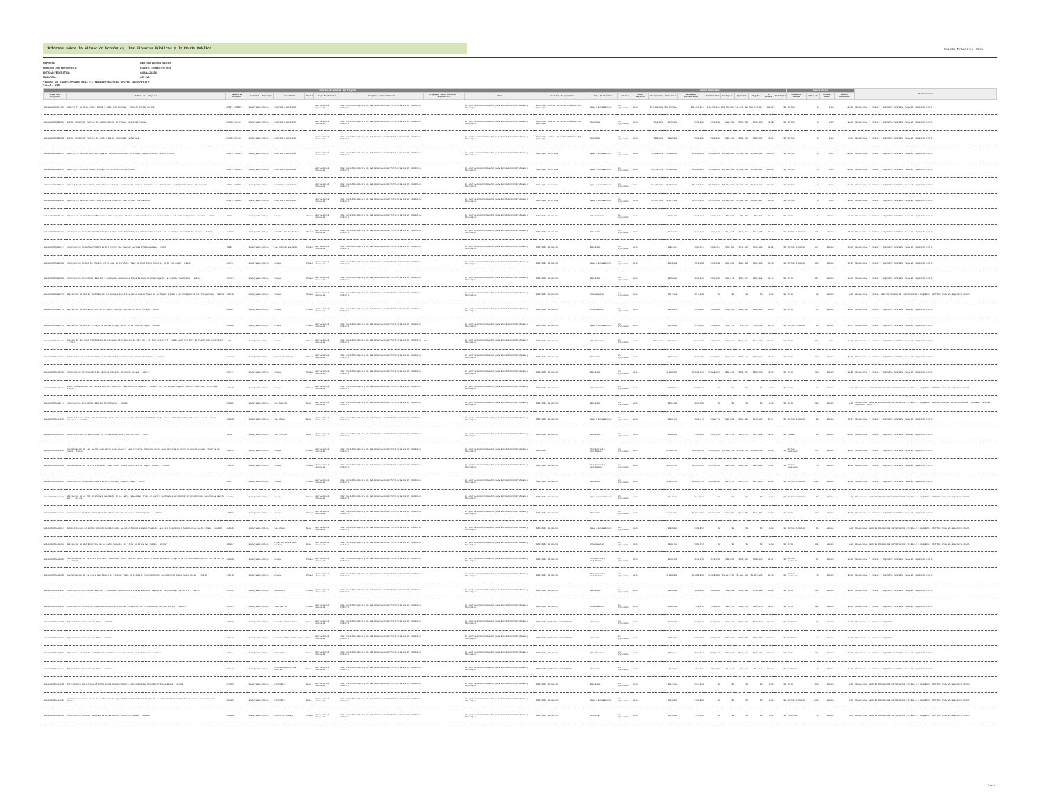Informes sobre la Situación Económica, las Finanzas Públicas y la Deuda Pública
Cuarto Trimestre 2016
REPORTE: GESTIÓN DE PROYECTOS
PERIODO QUE SE REPORTA: CUARTO TRIMESTRE 2016
ENTIDAD FEDERATIVA: GUANAJUATO
MUNICIPIO: CELAYA
"FONDO DE APORTACIONES PARA LA INFRAESTRUCTURA SOCIAL MUNICIPAL"
Total: 158
| Información General del Proyecto | | | | | | | | | | | | | | Avance Financiero | | | | | | | | | | Avance Físico | | | | Observaciones |
| --- | --- | --- | --- | --- | --- | --- | --- | --- | --- | --- | --- | --- | --- | --- | --- | --- | --- | --- | --- | --- | --- | --- | --- | --- | --- | --- | --- | --- |
| Clave del Proyecto | Nombre del Proyecto | Número de Proyecto | Entidad | Municipio | Localidad | Ámbito | Tipo de Recurso | Programa Fondo Convenio | Programa Fondo Convenio - Específico | Ramo | Institución Ejecutora | Tipo de Proyecto | Estatus | Ciclo Recurso | Presupuesto | Modificado | Recaudado (Ministrado) | Comprometido | Devengado | Ejercido | Pagado | % Avance | Reintegro | Unidad de Medida | Población | Avance Anual | Avance Acumulado | |
| GUA15150200547460 | Dgdu/Aj-Tr-01-2015 Const. Rehab Y Ampl. Red De Agua Y Drenaje Varias Calles | APORT. JUMAPA | Guanajuato | Celaya | Cobertura municipal | | Aportaciones Federales | I004 FAIS Municipal y de las Demarcaciones Territoriales del Distrito Federal | | 33-Aportaciones Federales para Entidades Federativas y Municipios | Dirección General de Obras Públicas del Municipio | Agua y saneamiento | En Ejecución | 2015 | $14,650,000 | $15,442,997 | $15,442,997 | $15,442,997 | $15,442,997 | $15,442,997 | $15,442,997 | 100.00 | $0 | Metros | 0 | 0.00 | 100.00 | Financiera: / Física: / Registro: SISTEMA: Pasa al siguiente nivel. |
| GUA15150300583366 | Red De Alumbrado Publico En Camino Rincon De Tamayo Comunidad Canoas | FAISM/116/15 | Guanajuato | Celaya | Cobertura municipal | | Aportaciones Federales | I004 FAIS Municipal y de las Demarcaciones Territoriales del Distrito Federal | | 33-Aportaciones Federales para Entidades Federativas y Municipios | Dirección General de Obras Públicas del Municipio | Seguridad | En Ejecución | 2015 | $279,995 | $279,995 | $279,995 | $279,995 | $210,233 | $210,233 | $210,233 | 75.08 | $0 | Metros | 0 | 0.00 | 95.00 | Financiera: / Física: / Registro: SISTEMA: Pasa al siguiente nivel. |
| GUA15150300583368 | Red De Alumbrado Publico En Calle Hidalgo Comunidad La Machuca | FAISM/125/15 | Guanajuato | Celaya | Cobertura municipal | | Aportaciones Federales | I004 FAIS Municipal y de las Demarcaciones Territoriales del Distrito Federal | | 33-Aportaciones Federales para Entidades Federativas y Municipios | Dirección General de Obras Públicas del Municipio | Seguridad | En Ejecución | 2015 | $369,996 | $369,996 | $369,996 | $369,996 | $283,126 | $283,126 | $283,126 | 76.52 | $0 | Metros | 0 | 0.00 | 76.52 | Financiera: / Física: / Registro: SISTEMA: Pasa al siguiente nivel. |
| GUA15150300585072 | Dgdu/Aj/Tr/03/2015 Ampl.Red Agua En Nicolas,Reub.Pozo El Puesto, Equip.Pozo En Isidro Trojes | APORT. JUMAPA | Guanajuato | Celaya | Cobertura municipal | | Aportaciones Federales | I004 FAIS Municipal y de las Demarcaciones Territoriales del Distrito Federal | | 33-Aportaciones Federales para Entidades Federativas y Municipios | Municipio de Celaya | Agua y saneamiento | En Ejecución | 2015 | $2,068,691 | $2,068,691 | $2,068,691 | $2,068,691 | $2,068,691 | $2,068,691 | $2,068,691 | 100.00 | $0 | Metros | 0 | 0.00 | 100.00 | Financiera: / Física: / Registro: SISTEMA: Pasa al siguiente nivel. |
| GUA15150300585075 | Dgdu/Aj/Tr/04/2015 Rehab. Drenaje En Calle Eleuterio Mendez | APORT. JUMAPA | Guanajuato | Celaya | Cobertura municipal | | Aportaciones Federales | I004 FAIS Municipal y de las Demarcaciones Territoriales del Distrito Federal | | 33-Aportaciones Federales para Entidades Federativas y Municipios | Municipio de Celaya | Agua y saneamiento | En Ejecución | 2015 | $1,729,229 | $2,358,501 | $2,358,501 | $2,358,501 | $2,358,501 | $2,358,501 | $2,358,501 | 100.00 | $0 | Metros | 0 | 0.00 | 100.00 | Financiera: / Física: / Registro: SISTEMA: Pasa al siguiente nivel. |
| GUA15150300585694 | Dgdu/Aj/Tr/05/2015 Ampl. Red Drenaje Col.Sge, En Tieguito, Col.La Purisima, La Cruz Y Col. Sn Miguelito En Sn Miguel Oct. | APORT. JUMAPA | Guanajuato | Celaya | Cobertura municipal | | Aportaciones Federales | I004 FAIS Municipal y de las Demarcaciones Territoriales del Distrito Federal | | 33-Aportaciones Federales para Entidades Federativas y Municipios | Municipio de Celaya | Agua y saneamiento | En Ejecución | 2015 | $6,989,825 | $8,433,926 | $8,433,926 | $8,433,926 | $8,433,926 | $8,433,926 | $8,433,926 | 100.00 | $0 | Metros | 0 | 0.00 | 100.00 | Financiera: / Física: / Registro: SISTEMA: Pasa al siguiente nivel. |
| GUA15150300585696 | Dgdu/Aj/Tr/08/2015 Const. Red De Drenaje Benito Juarez Com. Los Mancera | APORT. JUMAPA | Guanajuato | Celaya | Cobertura municipal | | Aportaciones Federales | I004 FAIS Municipal y de las Demarcaciones Territoriales del Distrito Federal | | 33-Aportaciones Federales para Entidades Federativas y Municipios | Municipio de Celaya | Agua y saneamiento | En Ejecución | 2015 | $1,214,330 | $1,214,330 | $1,214,330 | $1,214,330 | $1,092,897 | $1,092,897 | $1,092,897 | 90.00 | $0 | Metros | 0 | 0.00 | 90.00 | Financiera: / Física: / Registro: SISTEMA: Pasa al siguiente nivel. |
| GUA16160200686780 | Ampliacion De Red Electrificación Calle Guayameo, Tramo: Calle Garambullo A Calle Camelia, Col. Del Bosque 2da. Sección - 78539 | 78539 | Guanajuato | Celaya | Celaya | Urbano | Aportaciones Federales | I004 FAIS Municipal y de las Demarcaciones Territoriales del Distrito Federal | | 33-Aportaciones Federales para Entidades Federativas y Municipios | MUNICIPIO DE CELAYA | Urbanización | En Ejecución | 2016 | | $142,431 | $142,431 | $142,431 | $80,833 | $80,833 | $80,833 | 49.76 | $0 | Otros | 40 | 100.00 | 74.00 | Financiera: / Física: / Registro: SISTEMA: Pasa al siguiente nivel. |
| GUA16160200692276 | Construccion De Barda Perimetral Del Jardin De Niños Enrique C Rebsamen En Teneria Del Santuario Municipio De Celaya - 152959 | 152959 | Guanajuato | Celaya | Teneria del Santuario | Urbano | Aportaciones Federales | I004 FAIS Municipal y de las Demarcaciones Territoriales del Distrito Federal | | 33-Aportaciones Federales para Entidades Federativas y Municipios | MUNICIPIO DE CELAYA | Educación | En Ejecución | 2016 | | $155,542 | $155,542 | $155,542 | $127,768 | $127,768 | $127,768 | 82.14 | $0 | Metros lineales | 165 | 100.00 | 98.00 | Financiera: / Física: / Registro: SISTEMA: Pasa al siguiente nivel. |
| GUA16160200692277 | Construccion De Barda Perimetral Del Cecyte San Juan De La Vega Primera Etapa - 78382 | 78382 | Guanajuato | Celaya | San Antonio Gallardo | Urbano | Aportaciones Federales | I004 FAIS Municipal y de las Demarcaciones Territoriales del Distrito Federal | | 33-Aportaciones Federales para Entidades Federativas y Municipios | MUNICIPIO DE CELAYA | Educación | En Ejecución | 2016 | | $286,267 | $286,267 | $286,267 | $246,160 | $246,160 | $246,160 | 85.99 | $0 | Metros lineales | 527 | 100.00 | 60.20 | Financiera: / Física: / Registro: SISTEMA: Pasa al siguiente nivel. |
| GUA16160200692285 | Construccion De Red De Drenaje Calle Lago De Zirahuen Tramo De Prol Monte Tauro Al Bordo Col Lagos - 153717 | 153717 | Guanajuato | Celaya | Celaya | Urbano | Aportaciones Federales | I004 FAIS Municipal y de las Demarcaciones Territoriales del Distrito Federal | | 33-Aportaciones Federales para Entidades Federativas y Municipios | MUNICIPIO DE CELAYA | Agua y saneamiento | En Ejecución | 2016 | | $313,508 | $313,508 | $313,508 | $101,353 | $101,353 | $101,353 | 32.33 | $0 | Metros lineales | 112 | 100.00 | 32.33 | Financiera: / Física: / Registro: SISTEMA: Pasa al siguiente nivel. |
| GUA16160200692290 | Construcción De Comedor Escolar Y Cocina En La Escuela Primaria Juan De Zumarraga De La Colonia Cuauhtemoc - 139754 | 139754 | Guanajuato | Celaya | Celaya | Urbano | Aportaciones Federales | I004 FAIS Municipal y de las Demarcaciones Territoriales del Distrito Federal | | 33-Aportaciones Federales para Entidades Federativas y Municipios | MUNICIPIO DE CELAYA | Educación | En Ejecución | 2016 | | $940,582 | $940,582 | $201,379 | $201,379 | $201,379 | $201,379 | 21.41 | $0 | Otros | 187 | 100.00 | 25.00 | Financiera: / Física: / Registro: SISTEMA: Pasa al siguiente nivel. |
| GUA16160200692294 | Ampliacion De Red De Distribucion De Energia Electrica Calle Lumali Tramo De Av Miguel Aleman A Av Tresguerras Col Tresguerras - 139648 | 139648 | Guanajuato | Celaya | Celaya | Urbano | Aportaciones Federales | I004 FAIS Municipal y de las Demarcaciones Territoriales del Distrito Federal | | 33-Aportaciones Federales para Entidades Federativas y Municipios | MUNICIPIO DE CELAYA | Urbanización | En Ejecución | 2016 | | $347,058 | $347,058 | $0 | $0 | $0 | $0 | 0.00 | $0 | Otros | 35 | 100.00 | 0.00 | Financiera: / Física: OBRA EN PROCESO DE CONTRATACIÓN / Registro: SISTEMA: Pasa al siguiente nivel. |
| GUA16160200697741 | Ampliacion De Red Electrica En La Calle Cienega Colonia Villa De Celaya - 185167 | 185167 | Guanajuato | Celaya | Celaya | Urbano | Aportaciones Federales | I004 FAIS Municipal y de las Demarcaciones Territoriales del Distrito Federal | | 33-Aportaciones Federales para Entidades Federativas y Municipios | MUNICIPIO DE CELAYA | Urbanización | En Ejecución | 2016 | | $201,865 | $201,865 | $201,865 | $169,360 | $169,360 | $169,360 | 83.90 | $0 | Otros | 64 | 100.00 | 98.00 | Financiera: / Física: / Registro: SISTEMA: Pasa al siguiente nivel. |
| GUA16160200697742 | Ampliacion De Red De Drenaje De La Calle Lago Huron De La Colonia Lagos - 153689 | 153689 | Guanajuato | Celaya | Celaya | Urbano | Aportaciones Federales | I004 FAIS Municipal y de las Demarcaciones Territoriales del Distrito Federal | | 33-Aportaciones Federales para Entidades Federativas y Municipios | MUNICIPIO DE CELAYA | Agua y saneamiento | En Ejecución | 2016 | | $143,056 | $143,056 | $143,056 | $45,479 | $45,479 | $45,479 | 31.79 | $0 | Metros lineales | 80 | 100.00 | 31.79 | Financiera: / Física: / Registro: SISTEMA: Pasa al siguiente nivel. |
| GUA16160200697743 | Adicion De Una Fase Y Extension De Linea De Distribucion De 13.2 Kv - 3f Acsr 1/0 217 M - Cable Acsr 1/0 Para El Plantel De Cecyteg Il - 77897 | 77897 | Guanajuato | Celaya | Celaya | Urbano | Aportaciones Federales | I004 FAIS Municipal y de las Demarcaciones Territoriales del Distrito Federal | Obra | 33-Aportaciones Federales para Entidades Federativas y Municipios | MUNICIPIO DE CELAYA | Urbanización | En Ejecución | 2016 | $141,052 | $141,052 | $141,052 | $141,052 | $141,052 | $141,052 | $141,052 | 100.00 | $0 | Otros | 435 | 0.00 | 100.00 | Financiera: / Física: / Registro: SISTEMA: Pasa al siguiente nivel. |
| GUA16160200703201 | Rehabilitación De Sanitarios En Telesecundaria Veintiocho Rincón De Tamayo - 139753 | 139753 | Guanajuato | Celaya | Rincón de Tamayo | Urbano | Aportaciones Federales | I004 FAIS Municipal y de las Demarcaciones Territoriales del Distrito Federal | | 33-Aportaciones Federales para Entidades Federativas y Municipios | MUNICIPIO DE CELAYA | Educación | En Ejecución | 2016 | | $600,000 | $600,000 | $600,000 | $409,977 | $409,977 | $409,977 | 68.33 | $0 | Otros | 756 | 100.00 | 80.00 | Financiera: / Física: / Registro: SISTEMA: Pasa al siguiente nivel. |
| GUA16160200703220 | Construcción De Techumbre En Escuela Primaria Héroes De Celaya - 139747 | 139747 | Guanajuato | Celaya | Celaya | Urbano | Aportaciones Federales | I004 FAIS Municipal y de las Demarcaciones Territoriales del Distrito Federal | | 33-Aportaciones Federales para Entidades Federativas y Municipios | MUNICIPIO DE CELAYA | Educación | En Ejecución | 2016 | | $1,058,342 | $1,058,342 | $1,058,342 | $839,426 | $839,426 | $839,426 | 79.32 | $0 | Otros | 420 | 100.00 | 90.80 | Financiera: / Física: / Registro: SISTEMA: Pasa al siguiente nivel. |
| GUA16160200708745 | Electrificación En Las Calles Adelfa Y Azafran Tramo Entre Arrayanes Y Mirasol Col Del Bosque Segunda Seccion Municipio De Celaya - 142538 | 142538 | Guanajuato | Celaya | Celaya | Urbano | Aportaciones Federales | I004 FAIS Municipal y de las Demarcaciones Territoriales del Distrito Federal | | 33-Aportaciones Federales para Entidades Federativas y Municipios | MUNICIPIO DE CELAYA | Urbanización | En Ejecución | 2016 | | $398,371 | $398,371 | $0 | $0 | $0 | $0 | 0.00 | $0 | Otros | 96 | 100.00 | 0.00 | Financiera: OBRA EN PROCESO DE CONTRATACIÓN / Física: / Registro: SISTEMA: Pasa al siguiente nivel. |
| GUA16160200708747 | Construccion De Comedor Escolar En Primaria - 139686 | 139686 | Guanajuato | Celaya | Los Mancera | Rural | Aportaciones Federales | I004 FAIS Municipal y de las Demarcaciones Territoriales del Distrito Federal | | 33-Aportaciones Federales para Entidades Federativas y Municipios | MUNICIPIO DE CELAYA | Educación | En Ejecución | 2016 | | $926,289 | $926,289 | $0 | $0 | $0 | $0 | 0.00 | $0 | Otros | 205 | 100.00 | 0.00 | Financiera: OBRA EN PROCESO DE CONTRATACIÓN / Física: / Registro: OBRA EN PROCESO DE CONTRATACIÓN - SISTEMA: Pasa al siguiente nivel. |
| GUA16160200714040 | Rehabilitacion De La Red De Drenaje Sanitario En La Calle Francisco I Madero Tramo De La Calle Francisco Villa A La Calle Lazaro Cardenas - 153068 | 153068 | Guanajuato | Celaya | San Elias | Rural | Aportaciones Federales | I004 FAIS Municipal y de las Demarcaciones Territoriales del Distrito Federal | | 33-Aportaciones Federales para Entidades Federativas y Municipios | MUNICIPIO DE CELAYA | Agua y saneamiento | En Ejecución | 2016 | | $350,771 | $350,771 | $350,771 | $113,536 | $113,536 | $113,536 | 32.37 | $0 | Metros lineales | 83 | 100.00 | 32.37 | Financiera: / Física: / Registro: SISTEMA: Pasa al siguiente nivel. |
| GUA16160200714041 | Rehabilitación De Sanitarios En Telesecundaria 32, San Lorenzo - 78245 | 78245 | Guanajuato | Celaya | San Lorenzo | Rural | Aportaciones Federales | I004 FAIS Municipal y de las Demarcaciones Territoriales del Distrito Federal | | 33-Aportaciones Federales para Entidades Federativas y Municipios | MUNICIPIO DE CELAYA | Educación | En Ejecución | 2016 | | $400,000 | $400,000 | $314,079 | $314,079 | $314,079 | $314,079 | 78.52 | $0 | Piezas | 51 | 100.00 | 100.00 | Financiera: / Física: / Registro: SISTEMA: Pasa al siguiente nivel. |
| GUA16160200714049 | Pavimentacion De Las Calles Lago Huron Lago Patos Y Lago Victoria Tramo De Calle Lago Victoria A Fondo De La Calle Lago Victoria Col Lagos - 139573 | 139573 | Guanajuato | Celaya | Celaya | Urbano | Aportaciones Federales | I004 FAIS Municipal y de las Demarcaciones Territoriales del Distrito Federal | | 33-Aportaciones Federales para Entidades Federativas y Municipios | MUNICIPIO | Transportes y vialidades | En Ejecución | 2016 | | $2,610,453 | $2,610,453 | $2,602,066 | $2,158,478 | $2,158,478 | $2,158,478 | 82.69 | $0 | Metros Cuadrados | 232 | 100.00 | 95.00 | Financiera: / Física: / Registro: SISTEMA: Pasa al siguiente nivel. |
| GUA16160200714050 | Pavimentacion De La Calle Rosario Tramo De Av Constituyentes A Av Miguel Aleman - 140543 | 140543 | Guanajuato | Celaya | Celaya | Urbano | Aportaciones Federales | I004 FAIS Municipal y de las Demarcaciones Territoriales del Distrito Federal | | 33-Aportaciones Federales para Entidades Federativas y Municipios | MUNICIPIO DE CELAYA | Transportes y vialidades | En Ejecución | 2016 | | $1,276,492 | $1,276,492 | $1,276,492 | $952,566 | $952,566 | $952,566 | 74.62 | $0 | Metros Cuadrados | 40 | 100.00 | 80.00 | Financiera: / Física: / Registro: SISTEMA: Pasa al siguiente nivel. |
| GUA16160200714052 | Construcción De Barda Perimetral Del Conalep, Segunda Etapa - 78447 | 78447 | Guanajuato | Celaya | Celaya | Urbano | Aportaciones Federales | I004 FAIS Municipal y de las Demarcaciones Territoriales del Distrito Federal | | 33-Aportaciones Federales para Entidades Federativas y Municipios | MUNICIPIO DE CELAYA | Educación | En Ejecución | 2016 | | $1,065,740 | $1,065,740 | $1,019,466 | $914,976 | $914,976 | $914,976 | 85.85 | $0 | Metros lineales | 1,001 | 100.00 | 95.00 | Financiera: / Física: / Registro: SISTEMA: Pasa al siguiente nivel. |
| GUA16160200714053 | Ampliacion De La Red De Drenaje Sanitario En La Calle Tamaulipas Tramo Av Lazaro Cardenas A Quinientos Al Poniente En La Colonia Rancho Seco - 154791 | 154791 | Guanajuato | Celaya | Celaya | Urbano | Aportaciones Federales | I004 FAIS Municipal y de las Demarcaciones Territoriales del Distrito Federal | | 33-Aportaciones Federales para Entidades Federativas y Municipios | MUNICIPIO DE CELAYA | Agua y saneamiento | En Ejecución | 2016 | | $551,501 | $551,501 | $0 | $0 | $0 | $0 | 0.00 | $0 | Metros lineales | 80 | 100.00 | 0.00 | Financiera: OBRA EN PROCESO DE CONTRATACIÓN / Física: / Registro: SISTEMA: Pasa al siguiente nivel. |
| GUA16160200714054 | Construccion De Media Techumbre Secundaria No Tha Hi Col Las Insurgentes - 142800 | 142800 | Guanajuato | Celaya | Celaya | Urbano | Aportaciones Federales | I004 FAIS Municipal y de las Demarcaciones Territoriales del Distrito Federal | | 33-Aportaciones Federales para Entidades Federativas y Municipios | MUNICIPIO DE CELAYA | Educación | En Ejecución | 2016 | | $1,255,284 | $1,255,284 | $1,255,284 | $976,881 | $976,881 | $976,881 | 77.82 | $0 | Otros | 759 | 100.00 | 86.90 | Financiera: / Física: / Registro: SISTEMA: Pasa al siguiente nivel. |
| GUA16160200719367 | Rehabilitacion De Red De Drenaje Sanitario En La Calle Miguel Hidalgo Tramo De La Calle Francisco I Madero A La Calle Aldama - 153038 | 153038 | Guanajuato | Celaya | San Elias | Rural | Aportaciones Federales | I004 FAIS Municipal y de las Demarcaciones Territoriales del Distrito Federal | | 33-Aportaciones Federales para Entidades Federativas y Municipios | MUNICIPIO DE CELAYA | Agua y saneamiento | En Ejecución | 2016 | | $283,812 | $283,812 | $0 | $0 | $0 | $0 | 0.00 | $0 | Metros lineales | 86 | 100.00 | 0.00 | Financiera: OBRA EN PROCESO DE CONTRATACIÓN / Física: / Registro: SISTEMA: Pasa al siguiente nivel. |
| GUA16160200719370 | Ampliacion De Red Electrica En La Calle Guayabo Loc Ejido De Silva San Isidro - 184967 | 184967 | Guanajuato | Celaya | Ejido de Silva (San Isidro) | Rural | Aportaciones Federales | I004 FAIS Municipal y de las Demarcaciones Territoriales del Distrito Federal | | 33-Aportaciones Federales para Entidades Federativas y Municipios | MUNICIPIO DE CELAYA | Urbanización | En Ejecución | 2016 | | $390,492 | $390,492 | $0 | $0 | $0 | $0 | 0.00 | $0 | Otros | 160 | 100.00 | 0.00 | Financiera: OBRA EN PROCESO DE CONTRATACIÓN / Física: / Registro: SISTEMA: Pasa al siguiente nivel. |
| GUA16160200719382 | Pavimentacion De La Calle Profesora Macedonia Niño Tramo De Calle General Jesus Gonzalez Ortega A Calle Jose Rosas Moreno Col Barrio De S - 139668 | 139668 | Guanajuato | Celaya | Celaya | Urbano | Aportaciones Federales | I004 FAIS Municipal y de las Demarcaciones Territoriales del Distrito Federal | | 33-Aportaciones Federales para Entidades Federativas y Municipios | MUNICIPIO DE CELAYA | Transportes y vialidades | En Ejecución | 2016 | | $679,220 | $679,220 | $679,220 | $238,022 | $238,022 | $238,022 | 35.04 | $0 | Metros Cuadrados | 64 | 100.00 | 35.00 | Financiera: / Física: / Registro: SISTEMA: Pasa al siguiente nivel. |
| GUA16160200719383 | Pavimentacion De La Calle San Miguel De Allende Tramo De Paloma A Fondo Norte De La Calle Col Nueva Santa Maria - 142578 | 142578 | Guanajuato | Celaya | Celaya | Urbano | Aportaciones Federales | I004 FAIS Municipal y de las Demarcaciones Territoriales del Distrito Federal | | 33-Aportaciones Federales para Entidades Federativas y Municipios | MUNICIPIO DE CELAYA | Transportes y vialidades | En Ejecución | 2016 | | $1,308,829 | $1,308,829 | $1,308,829 | $1,064,912 | $1,064,912 | $1,064,912 | 81.36 | $0 | Metros Cuadrados | 40 | 100.00 | 94.00 | Financiera: / Física: / Registro: SISTEMA: Pasa al siguiente nivel. |
| GUA16160200724936 | Construcción De Comedor Escolar Y Cocina En La Escuela Primaria Emiliano Zapata De La Comunidad La Aurora - 139731 | 139731 | Guanajuato | Celaya | La Aurora | Urbano | Aportaciones Federales | I004 FAIS Municipal y de las Demarcaciones Territoriales del Distrito Federal | | 33-Aportaciones Federales para Entidades Federativas y Municipios | MUNICIPIO DE CELAYA | Educación | En Ejecución | 2016 | | $863,539 | $863,539 | $863,539 | $739,598 | $739,598 | $739,598 | 85.65 | $0 | Otros | 202 | 100.00 | 91.00 | Financiera: / Física: / Registro: SISTEMA: Pasa al siguiente nivel. |
| GUA16160200724951 | Construcción De Red De Alumbrado Publico Del Acceso Al Panteon De La Comunidad De Juan Martin - 136794 | 136794 | Guanajuato | Celaya | Juan Martin | Urbano | Aportaciones Federales | I004 FAIS Municipal y de las Demarcaciones Territoriales del Distrito Federal | | 33-Aportaciones Federales para Entidades Federativas y Municipios | MUNICIPIO DE CELAYA | Urbanización | En Ejecución | 2016 | | $409,110 | $409,110 | $409,110 | $282,143 | $282,143 | $282,143 | 68.97 | $0 | Otros | 180 | 100.00 | 83.00 | Financiera: / Física: / Registro: SISTEMA: Pasa al siguiente nivel. |
| GUA16160300763318 | Mejoramiento De Vivienda Imuvi - 238998 | 238998 | Guanajuato | Celaya | Colonia Patria Nueva | Rural | Aportaciones Federales | I004 FAIS Municipal y de las Demarcaciones Territoriales del Distrito Federal | | 33-Aportaciones Federales para Entidades Federativas y Municipios | INSTITUTO MUNICIPAL DE VIVIENDA | Vivienda | En Ejecución | 2016 | | $658,249 | $658,249 | $658,249 | $658,249 | $658,249 | $658,249 | 100.00 | $0 | Vivienda | 13 | 100.00 | 100.00 | Financiera: / Física: / Registro: |
| GUA16160300763319 | Mejoramiento De Vivienda Imuvi - 239070 | 239070 | Guanajuato | Celaya | Colonia Pedro Maria Anaya | Rural | Aportaciones Federales | I004 FAIS Municipal y de las Demarcaciones Territoriales del Distrito Federal | | 33-Aportaciones Federales para Entidades Federativas y Municipios | INSTITUTO MUNICIPAL DE VIVIENDA | Vivienda | En Ejecución | 2016 | | $289,383 | $289,383 | $289,383 | $289,383 | $289,383 | $289,383 | 100.00 | $0 | Vivienda | 6 | 100.00 | 100.00 | Financiera: / Física: / Registro: |
| GUA16160300765886 | Ampliacion De Red De Distribucion Electrica Colonia Villa De La Asuncion - 235317 | 235317 | Guanajuato | Celaya | Plancarte | Rural | Aportaciones Federales | I004 FAIS Municipal y de las Demarcaciones Territoriales del Distrito Federal | | 33-Aportaciones Federales para Entidades Federativas y Municipios | MUNICIPIO DE CELAYA | Urbanización | En Ejecución | 2016 | | $876,564 | $876,564 | $876,564 | $876,564 | $876,564 | $876,564 | 100.00 | $0 | Otros | 205 | 100.00 | 100.00 | Financiera: / Física: / Registro: SISTEMA: Pasa al siguiente nivel. |
| GUA16160300764011 | Mejoramiento De Vivienda Imuvi - 239172 | 239172 | Guanajuato | Celaya | Fraccionamiento las Huertas | Rural | Aportaciones Federales | I004 FAIS Municipal y de las Demarcaciones Territoriales del Distrito Federal | | 33-Aportaciones Federales para Entidades Federativas y Municipios | INSTITUTO MUNICIPAL DE VIVIENDA | Vivienda | En Ejecución | 2016 | | $97,075 | $97,075 | $97,075 | $97,075 | $97,075 | $97,075 | 100.00 | $0 | Vivienda | 2 | 100.00 | 100.00 | Financiera: / Física: / Registro: SISTEMA: Pasa al siguiente nivel. |
| GUA16160300764228 | Mejoramiento Biblioteca Of Pedro Avila Hidalgo Numero Cien Comunidad Elpuesto Primera Etapa - 257293 | 257293 | Guanajuato | Celaya | El Puesto | Rural | Aportaciones Federales | I004 FAIS Municipal y de las Demarcaciones Territoriales del Distrito Federal | | 33-Aportaciones Federales para Entidades Federativas y Municipios | MUNICIPIO DE CELAYA | Educación | En Ejecución | 2016 | | $237,603 | $237,603 | $0 | $0 | $0 | $0 | 0.00 | $0 | Otros | 120 | 100.00 | 0.00 | Financiera: OBRA EN PROCESO DE CONTRATACIÓN / Física: / Registro: SISTEMA: Pasa al siguiente nivel. |
| GUA16160300764229 | Construccion De La Linea De Conduccion De Agua Potable Del Pozo Al Tanque De La Comunidad Del Puesto En La Ciudad De Celaya Gto - 209199 | 209199 | Guanajuato | Celaya | El Puesto | Rural | Aportaciones Federales | I004 FAIS Municipal y de las Demarcaciones Territoriales del Distrito Federal | | 33-Aportaciones Federales para Entidades Federativas y Municipios | MUNICIPIO DE CELAYA | Agua y saneamiento | En Ejecución | 2016 | | $431,893 | $431,893 | $0 | $0 | $0 | $0 | 0.00 | $0 | Metros lineales | 1,215 | 100.00 | 0.00 | Financiera: OBRA EN PROCESO DE CONTRATACIÓN / Física: / Registro: SISTEMA: Pasa al siguiente nivel. |
| GUA16160300766230 | Construccion De Doce Baños En La Localidad De Rincon De Tamayo - 356098 | 356098 | Guanajuato | Celaya | Rincon de Tamayo | Urbano | Aportaciones Federales | I004 FAIS Municipal y de las Demarcaciones Territoriales del Distrito Federal | | 33-Aportaciones Federales para Entidades Federativas y Municipios | MUNICIPIO DE CELAYA | Vivienda | En Ejecución | 2016 | | $441,086 | $441,086 | $0 | $0 | $0 | $0 | 0.00 | $0 | Vivienda | 40 | 100.00 | 0.00 | Financiera: OBRA EN PROCESO DE CONTRATACIÓN / Física: / Registro: SISTEMA: Pasa al siguiente nivel. |
1 de 4